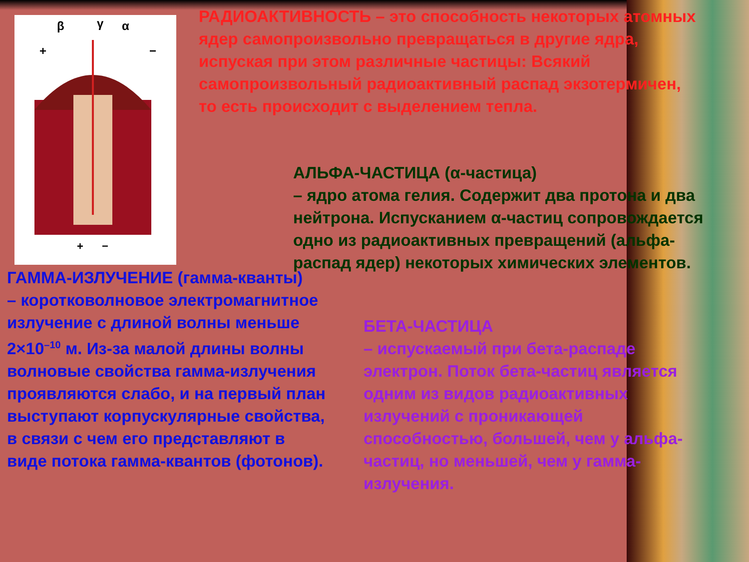β
γ
α
+
−
+
−
РАДИОАКТИВНОСТЬ – это способность некоторых атомных ядер самопроизвольно превращаться в другие ядра, испуская при этом различные частицы: Всякий самопроизвольный радиоактивный распад экзотермичен, то есть происходит с выделением тепла.
АЛЬФА-ЧАСТИЦА (α-частица)
– ядро атома гелия. Содержит два протона и два нейтрона. Испусканием α-частиц сопровождается одно из радиоактивных превращений (альфа-распад ядер) некоторых химических элементов.
ГАММА-ИЗЛУЧЕНИЕ (гамма-кванты)
– коротковолновое электромагнитное излучение с длиной волны меньше 2×10<sup>–10</sup> м. Из-за малой длины волны волновые свойства гамма-излучения проявляются слабо, и на первый план выступают корпускулярные свойства, в связи с чем его представляют в виде потока гамма-квантов (фотонов).
БЕТА-ЧАСТИЦА
– испускаемый при бета-распаде электрон. Поток бета-частиц является одним из видов радиоактивных излучений с проникающей способностью, большей, чем у альфа-частиц, но меньшей, чем у гамма-излучения.